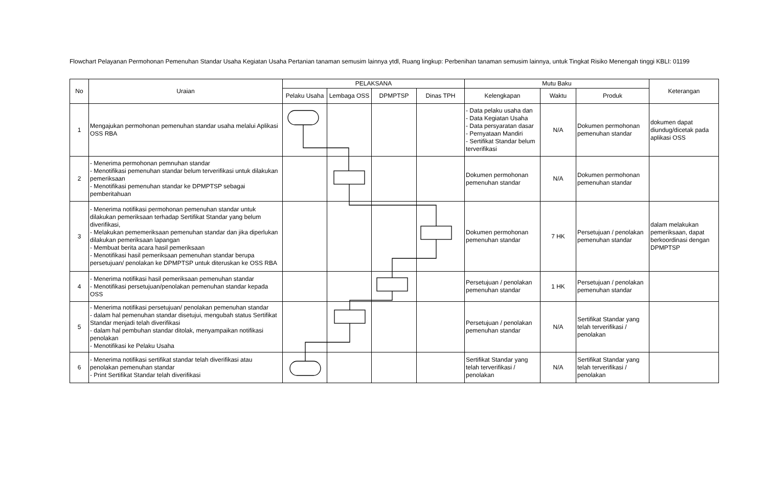Flowchart Pelayanan Permohonan Pemenuhan Standar Usaha Kegiatan Usaha Pertanian tanaman semusim lainnya ytdl, Ruang lingkup: Perbenihan tanaman semusim lainnya, untuk Tingkat Risiko Menengah tinggi KBLI: 01199
| No | Uraian | PELAKSANA | | | | Mutu Baku | | | Keterangan |
| --- | --- | --- | --- | --- | --- | --- | --- | --- | --- |
| | | Pelaku Usaha | Lembaga OSS | DPMPTSP | Dinas TPH | Kelengkapan | Waktu | Produk | |
| 1 | Mengajukan permohonan pemenuhan standar usaha melalui Aplikasi OSS RBA | | | | | - Data pelaku usaha dan - Data Kegiatan Usaha - Data persyaratan dasar - Pernyataan Mandiri - Sertifikat Standar belum terverifikasi | N/A | Dokumen permohonan pemenuhan standar | dokumen dapat diundug/dicetak pada aplikasi OSS |
| 2 | - Menerima permohonan pemnuhan standar - Menotifikasi pemenuhan standar belum terverifikasi untuk dilakukan pemeriksaan - Menotifikasi pemenuhan standar ke DPMPTSP sebagai pemberitahuan | | | | | Dokumen permohonan pemenuhan standar | N/A | Dokumen permohonan pemenuhan standar | |
| 3 | - Menerima notifikasi permohonan pemenuhan standar untuk dilakukan pemeriksaan terhadap Sertifikat Standar yang belum diverifikasi, - Melakukan pememeriksaan pemenuhan standar dan jika diperlukan dilakukan pemeriksaan lapangan - Membuat berita acara hasil pemeriksaan - Menotifikasi hasil pemeriksaan pemenuhan standar berupa persetujuan/ penolakan ke DPMPTSP untuk diteruskan ke OSS RBA | | | | | Dokumen permohonan pemenuhan standar | 7 HK | Persetujuan / penolakan pemenuhan standar | dalam melakukan pemeriksaan, dapat berkoordinasi dengan DPMPTSP |
| 4 | - Menerima notifikasi hasil pemeriksaan pemenuhan standar - Menotifikasi persetujuan/penolakan pemenuhan standar kepada OSS | | | | | Persetujuan / penolakan pemenuhan standar | 1 HK | Persetujuan / penolakan pemenuhan standar | |
| 5 | - Menerima notifikasi persetujuan/ penolakan pemenuhan standar - dalam hal pemenuhan standar disetujui, mengubah status Sertifikat Standar menjadi telah diverifikasi - dalam hal pembuhan standar ditolak, menyampaikan notifikasi penolakan - Menotifikasi ke Pelaku Usaha | | | | | Persetujuan / penolakan pemenuhan standar | N/A | Sertifikat Standar yang telah terverifikasi / penolakan | |
| 6 | - Menerima notifikasi sertifikat standar telah diverifikasi atau penolakan pemenuhan standar - Print Sertifikat Standar telah diverifikasi | | | | | Sertifikat Standar yang telah terverifikasi / penolakan | N/A | Sertifikat Standar yang telah terverifikasi / penolakan | |